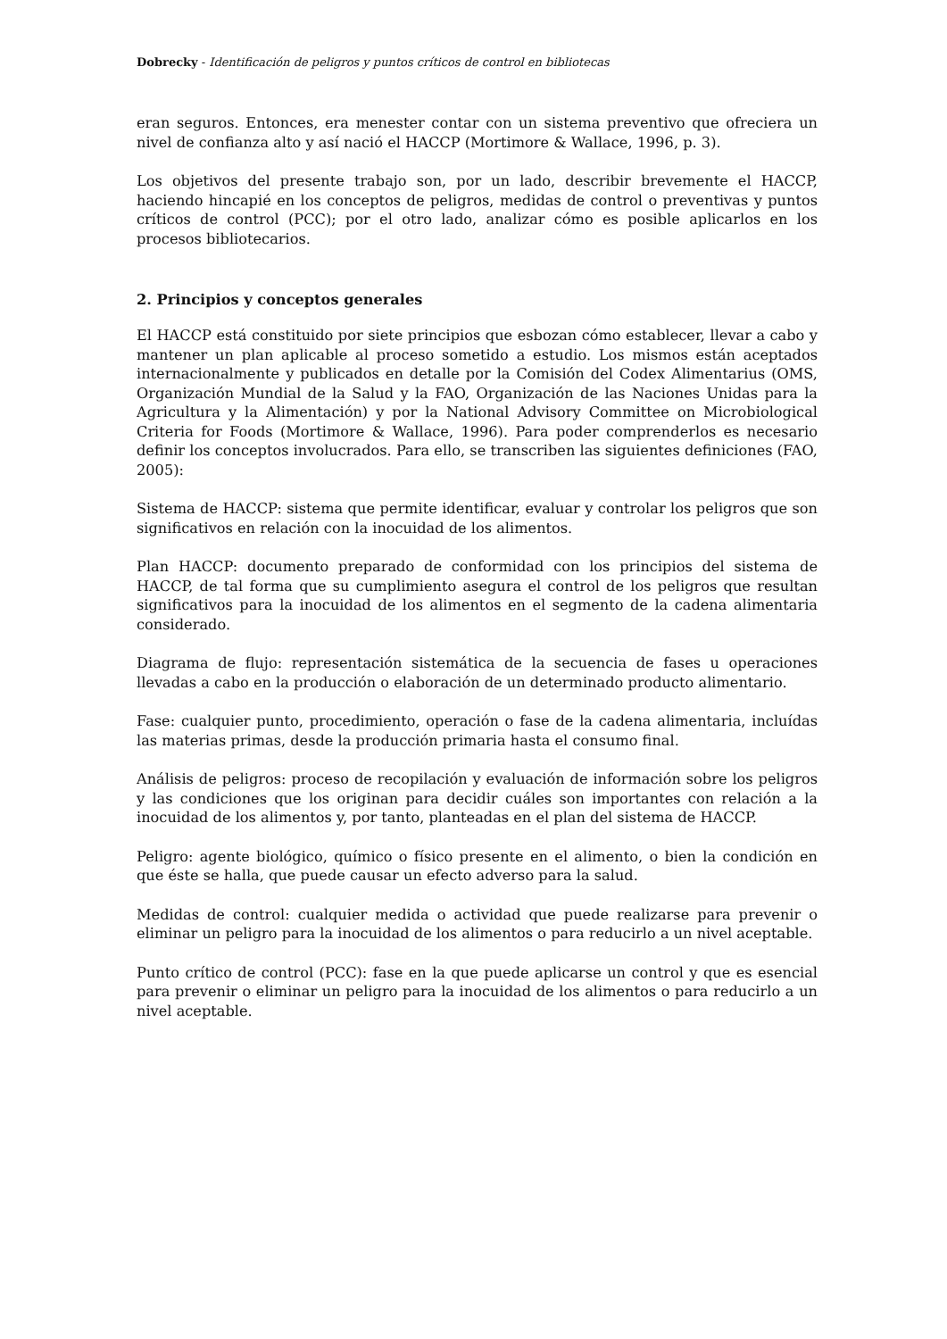Dobrecky - Identificación de peligros y puntos críticos de control en bibliotecas
eran seguros. Entonces, era menester contar con un sistema preventivo que ofreciera un nivel de confianza alto y así nació el HACCP (Mortimore & Wallace, 1996, p. 3).
Los objetivos del presente trabajo son, por un lado, describir brevemente el HACCP, haciendo hincapié en los conceptos de peligros, medidas de control o preventivas y puntos críticos de control (PCC); por el otro lado, analizar cómo es posible aplicarlos en los procesos bibliotecarios.
2. Principios y conceptos generales
El HACCP está constituido por siete principios que esbozan cómo establecer, llevar a cabo y mantener un plan aplicable al proceso sometido a estudio. Los mismos están aceptados internacionalmente y publicados en detalle por la Comisión del Codex Alimentarius (OMS, Organización Mundial de la Salud y la FAO, Organización de las Naciones Unidas para la Agricultura y la Alimentación) y por la National Advisory Committee on Microbiological Criteria for Foods (Mortimore & Wallace, 1996). Para poder comprenderlos es necesario definir los conceptos involucrados. Para ello, se transcriben las siguientes definiciones (FAO, 2005):
Sistema de HACCP: sistema que permite identificar, evaluar y controlar los peligros que son significativos en relación con la inocuidad de los alimentos.
Plan HACCP: documento preparado de conformidad con los principios del sistema de HACCP, de tal forma que su cumplimiento asegura el control de los peligros que resultan significativos para la inocuidad de los alimentos en el segmento de la cadena alimentaria considerado.
Diagrama de flujo: representación sistemática de la secuencia de fases u operaciones llevadas a cabo en la producción o elaboración de un determinado producto alimentario.
Fase: cualquier punto, procedimiento, operación o fase de la cadena alimentaria, incluídas las materias primas, desde la producción primaria hasta el consumo final.
Análisis de peligros: proceso de recopilación y evaluación de información sobre los peligros y las condiciones que los originan para decidir cuáles son importantes con relación a la inocuidad de los alimentos y, por tanto, planteadas en el plan del sistema de HACCP.
Peligro: agente biológico, químico o físico presente en el alimento, o bien la condición en que éste se halla, que puede causar un efecto adverso para la salud.
Medidas de control: cualquier medida o actividad que puede realizarse para prevenir o eliminar un peligro para la inocuidad de los alimentos o para reducirlo a un nivel aceptable.
Punto crítico de control (PCC): fase en la que puede aplicarse un control y que es esencial para prevenir o eliminar un peligro para la inocuidad de los alimentos o para reducirlo a un nivel aceptable.